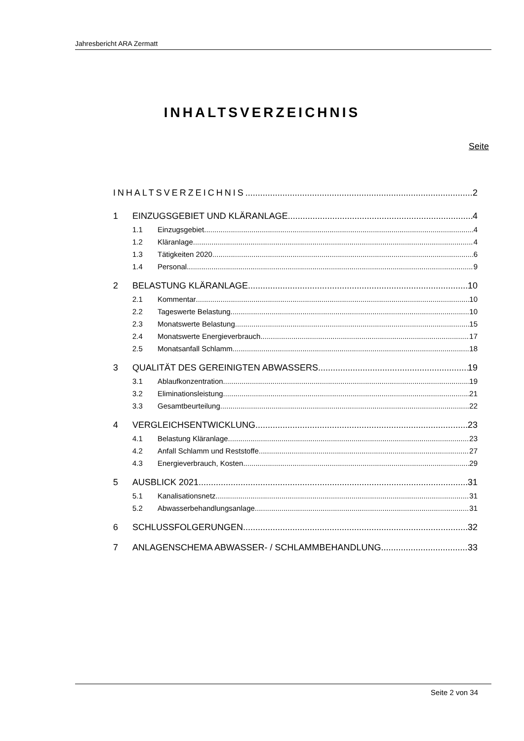Jahresbericht ARA Zermatt
INHALTSVERZEICHNIS
Seite
INHALTSVERZEICHNIS 2
1 EINZUGSGEBIET UND KLÄRANLAGE 4
1.1 Einzugsgebiet 4
1.2 Kläranlage 4
1.3 Tätigkeiten 2020 6
1.4 Personal 9
2 BELASTUNG KLÄRANLAGE 10
2.1 Kommentar 10
2.2 Tageswerte Belastung 10
2.3 Monatswerte Belastung 15
2.4 Monatswerte Energieverbrauch 17
2.5 Monatsanfall Schlamm 18
3 QUALITÄT DES GEREINIGTEN ABWASSERS 19
3.1 Ablaufkonzentration 19
3.2 Eliminationsleistung 21
3.3 Gesamtbeurteilung 22
4 VERGLEICHSENTWICKLUNG 23
4.1 Belastung Kläranlage 23
4.2 Anfall Schlamm und Reststoffe 27
4.3 Energieverbrauch, Kosten 29
5 AUSBLICK 2021 31
5.1 Kanalisationsnetz 31
5.2 Abwasserbehandlungsanlage 31
6 SCHLUSSFOLGERUNGEN 32
7 ANLAGENSCHEMA ABWASSER- / SCHLAMMBEHANDLUNG 33
Seite 2 von 34